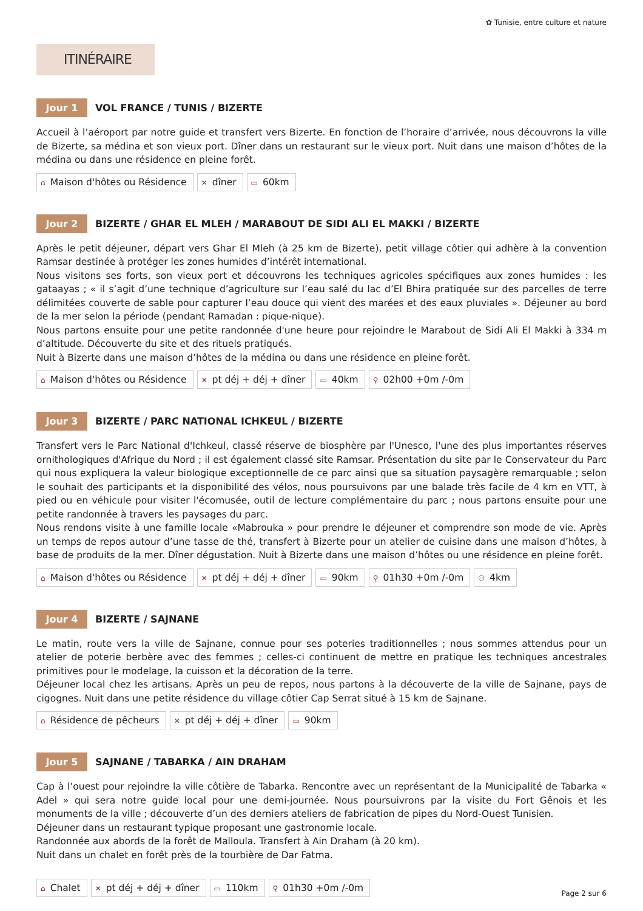✿ Tunisie, entre culture et nature
ITINÉRAIRE
Jour 1
VOL FRANCE / TUNIS / BIZERTE
Accueil à l’aéroport par notre guide et transfert vers Bizerte. En fonction de l’horaire d’arrivée, nous découvrons la ville de Bizerte, sa médina et son vieux port. Dîner dans un restaurant sur le vieux port. Nuit dans une maison d’hôtes de la médina ou dans une résidence en pleine forêt.
⌂ Maison d'hôtes ou Résidence
✕ dîner
▭ 60km
Jour 2
BIZERTE / GHAR EL MLEH / MARABOUT DE SIDI ALI EL MAKKI / BIZERTE
Après le petit déjeuner, départ vers Ghar El Mleh (à 25 km de Bizerte), petit village côtier qui adhère à la convention Ramsar destinée à protéger les zones humides d’intérêt international.
Nous visitons ses forts, son vieux port et découvrons les techniques agricoles spécifiques aux zones humides : les gataayas ; « il s’agit d’une technique d’agriculture sur l’eau salé du lac d’El Bhira pratiquée sur des parcelles de terre délimitées couverte de sable pour capturer l’eau douce qui vient des marées et des eaux pluviales ». Déjeuner au bord de la mer selon la période (pendant Ramadan : pique-nique).
Nous partons ensuite pour une petite randonnée d'une heure pour rejoindre le Marabout de Sidi Ali El Makki à 334 m d’altitude. Découverte du site et des rituels pratiqués.
Nuit à Bizerte dans une maison d’hôtes de la médina ou dans une résidence en pleine forêt.
⌂ Maison d'hôtes ou Résidence
✕ pt déj + déj + dîner
▭ 40km
⚲ 02h00 +0m /-0m
Jour 3
BIZERTE / PARC NATIONAL ICHKEUL / BIZERTE
Transfert vers le Parc National d'Ichkeul, classé réserve de biosphère par l'Unesco, l'une des plus importantes réserves ornithologiques d'Afrique du Nord ; il est également classé site Ramsar. Présentation du site par le Conservateur du Parc qui nous expliquera la valeur biologique exceptionnelle de ce parc ainsi que sa situation paysagère remarquable ; selon le souhait des participants et la disponibilité des vélos, nous poursuivons par une balade très facile de 4 km en VTT, à pied ou en véhicule pour visiter l'écomusée, outil de lecture complémentaire du parc ; nous partons ensuite pour une petite randonnée à travers les paysages du parc.
Nous rendons visite à une famille locale «Mabrouka » pour prendre le déjeuner et comprendre son mode de vie. Après un temps de repos autour d’une tasse de thé, transfert à Bizerte pour un atelier de cuisine dans une maison d’hôtes, à base de produits de la mer. Dîner dégustation. Nuit à Bizerte dans une maison d’hôtes ou une résidence en pleine forêt.
⌂ Maison d'hôtes ou Résidence
✕ pt déj + déj + dîner
▭ 90km
⚲ 01h30 +0m /-0m
⚇ 4km
Jour 4
BIZERTE / SAJNANE
Le matin, route vers la ville de Sajnane, connue pour ses poteries traditionnelles ; nous sommes attendus pour un atelier de poterie berbère avec des femmes ; celles-ci continuent de mettre en pratique les techniques ancestrales primitives pour le modelage, la cuisson et la décoration de la terre.
Déjeuner local chez les artisans. Après un peu de repos, nous partons à la découverte de la ville de Sajnane, pays de cigognes. Nuit dans une petite résidence du village côtier Cap Serrat situé à 15 km de Sajnane.
⌂ Résidence de pêcheurs
✕ pt déj + déj + dîner
▭ 90km
Jour 5
SAJNANE / TABARKA / AIN DRAHAM
Cap à l’ouest pour rejoindre la ville côtière de Tabarka. Rencontre avec un représentant de la Municipalité de Tabarka « Adel » qui sera notre guide local pour une demi-journée. Nous poursuivrons par la visite du Fort Gênois et les monuments de la ville ; découverte d’un des derniers ateliers de fabrication de pipes du Nord-Ouest Tunisien.
Déjeuner dans un restaurant typique proposant une gastronomie locale.
Randonnée aux abords de la forêt de Malloula. Transfert à Ain Draham (à 20 km).
Nuit dans un chalet en forêt près de la tourbière de Dar Fatma.
⌂ Chalet
✕ pt déj + déj + dîner
▭ 110km
⚲ 01h30 +0m /-0m
Page 2 sur 6